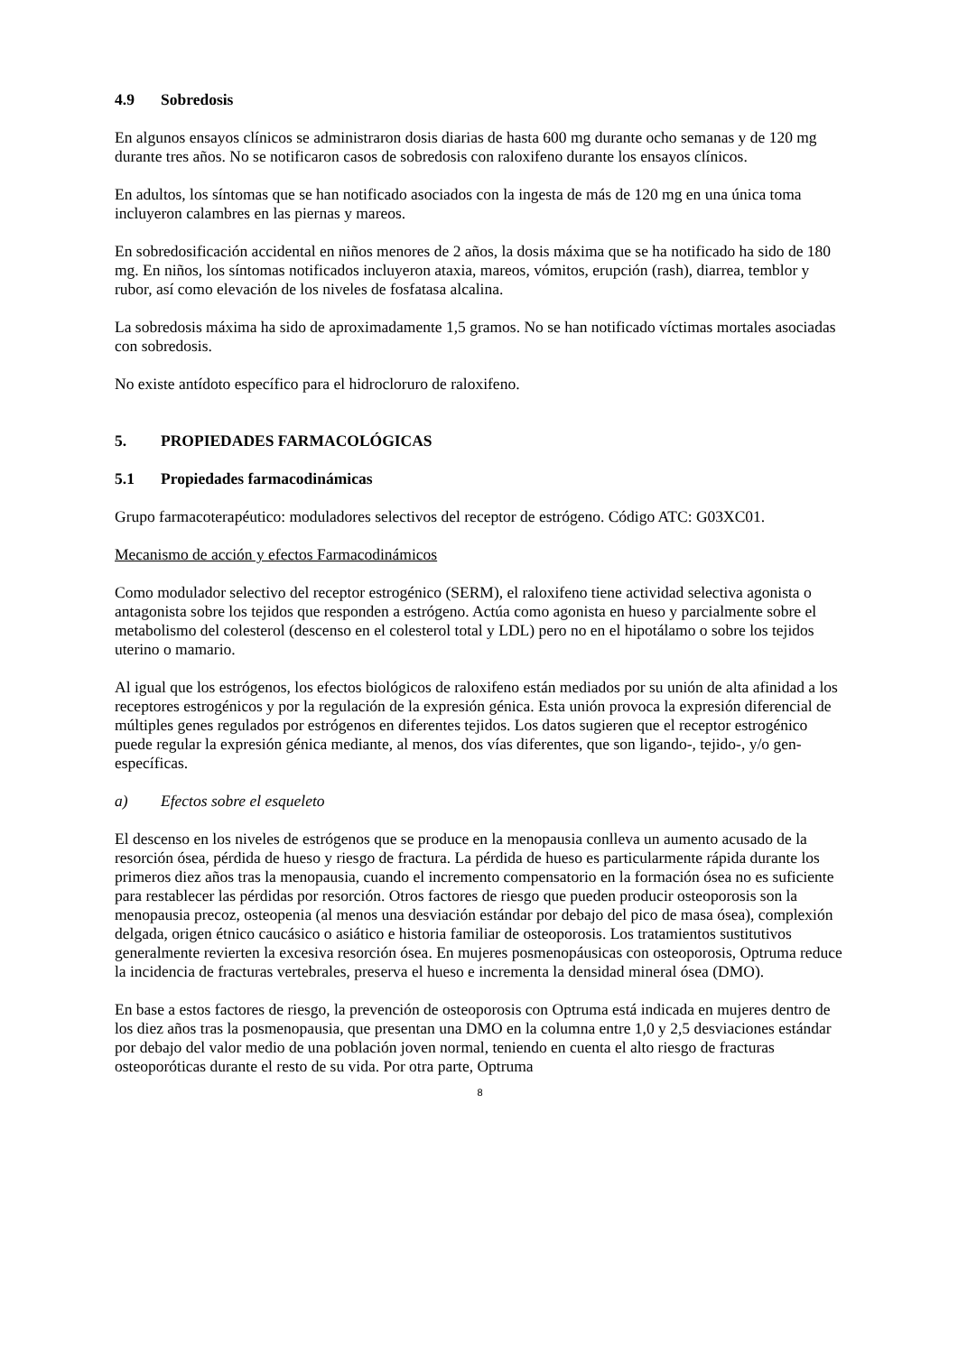4.9 Sobredosis
En algunos ensayos clínicos se administraron dosis diarias de hasta 600 mg durante ocho semanas y de 120 mg durante tres años. No se notificaron casos de sobredosis con raloxifeno durante los ensayos clínicos.
En adultos, los síntomas que se han notificado asociados con la ingesta de más de 120 mg en una única toma incluyeron calambres en las piernas y mareos.
En sobredosificación accidental en niños menores de 2 años, la dosis máxima que se ha notificado ha sido de 180 mg. En niños, los síntomas notificados incluyeron ataxia, mareos, vómitos, erupción (rash), diarrea, temblor y rubor, así como elevación de los niveles de fosfatasa alcalina.
La sobredosis máxima ha sido de aproximadamente 1,5 gramos. No se han notificado víctimas mortales asociadas con sobredosis.
No existe antídoto específico para el hidrocloruro de raloxifeno.
5. PROPIEDADES FARMACOLÓGICAS
5.1 Propiedades farmacodinámicas
Grupo farmacoterapéutico: moduladores selectivos del receptor de estrógeno. Código ATC: G03XC01.
Mecanismo de acción y efectos Farmacodinámicos
Como modulador selectivo del receptor estrogénico (SERM), el raloxifeno tiene actividad selectiva agonista o antagonista sobre los tejidos que responden a estrógeno. Actúa como agonista en hueso y parcialmente sobre el metabolismo del colesterol (descenso en el colesterol total y LDL) pero no en el hipotálamo o sobre los tejidos uterino o mamario.
Al igual que los estrógenos, los efectos biológicos de raloxifeno están mediados por su unión de alta afinidad a los receptores estrogénicos y por la regulación de la expresión génica. Esta unión provoca la expresión diferencial de múltiples genes regulados por estrógenos en diferentes tejidos. Los datos sugieren que el receptor estrogénico puede regular la expresión génica mediante, al menos, dos vías diferentes, que son ligando-, tejido-, y/o gen-específicas.
a) Efectos sobre el esqueleto
El descenso en los niveles de estrógenos que se produce en la menopausia conlleva un aumento acusado de la resorción ósea, pérdida de hueso y riesgo de fractura. La pérdida de hueso es particularmente rápida durante los primeros diez años tras la menopausia, cuando el incremento compensatorio en la formación ósea no es suficiente para restablecer las pérdidas por resorción. Otros factores de riesgo que pueden producir osteoporosis son la menopausia precoz, osteopenia (al menos una desviación estándar por debajo del pico de masa ósea), complexión delgada, origen étnico caucásico o asiático e historia familiar de osteoporosis. Los tratamientos sustitutivos generalmente revierten la excesiva resorción ósea. En mujeres posmenopáusicas con osteoporosis, Optruma reduce la incidencia de fracturas vertebrales, preserva el hueso e incrementa la densidad mineral ósea (DMO).
En base a estos factores de riesgo, la prevención de osteoporosis con Optruma está indicada en mujeres dentro de los diez años tras la posmenopausia, que presentan una DMO en la columna entre 1,0 y 2,5 desviaciones estándar por debajo del valor medio de una población joven normal, teniendo en cuenta el alto riesgo de fracturas osteoporóticas durante el resto de su vida. Por otra parte, Optruma
8